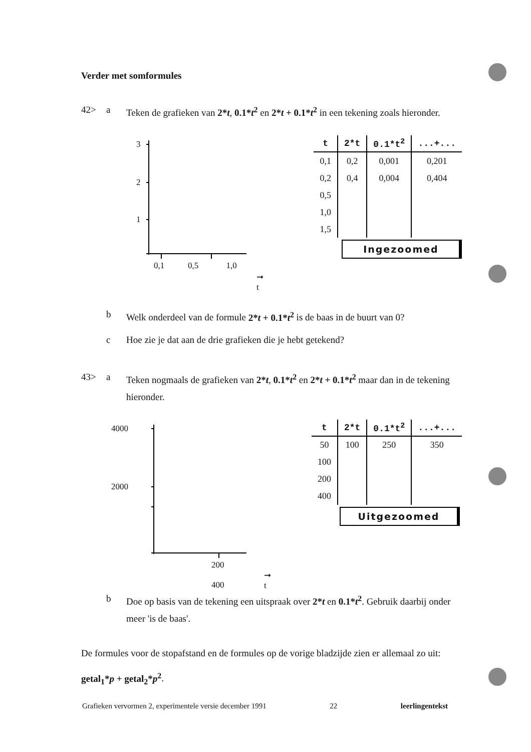Verder met somformules
42> a Teken de grafieken van 2*t, 0.1*t<sup>2</sup> en 2*t + 0.1*t<sup>2</sup> in een tekening zoals hieronder.
3
2
1
0,1 0,5 1,0
➞ t
| t | 2*t | 0.1*t<sup>2</sup> | ...+... |
| --- | --- | --- | --- |
| 0,1 | 0,2 | 0,001 | 0,201 |
| 0,2 | 0,4 | 0,004 | 0,404 |
| 0,5 | | | |
| 1,0 | | | |
| 1,5 | | | |
Ingezoomed
b Welk onderdeel van de formule 2*t + 0.1*t<sup>2</sup> is de baas in de buurt van 0?
c Hoe zie je dat aan de drie grafieken die je hebt getekend?
43> a Teken nogmaals de grafieken van 2*t, 0.1*t<sup>2</sup> en 2*t + 0.1*t<sup>2</sup> maar dan in de tekening hieronder.
4000
2000
200 400
➞ t
| t | 2*t | 0.1*t<sup>2</sup> | ...+... |
| --- | --- | --- | --- |
| 50 | 100 | 250 | 350 |
| 100 | | | |
| 200 | | | |
| 400 | | | |
Uitgezoomed
b Doe op basis van de tekening een uitspraak over 2*t en 0.1*t<sup>2</sup>. Gebruik daarbij onder meer 'is de baas'.
De formules voor de stopafstand en de formules op de vorige bladzijde zien er allemaal zo uit: getal<sub>1</sub>*p + getal<sub>2</sub>*p<sup>2</sup>.
Grafieken vervormen 2, experimentele versie december 1991 22 leerlingentekst